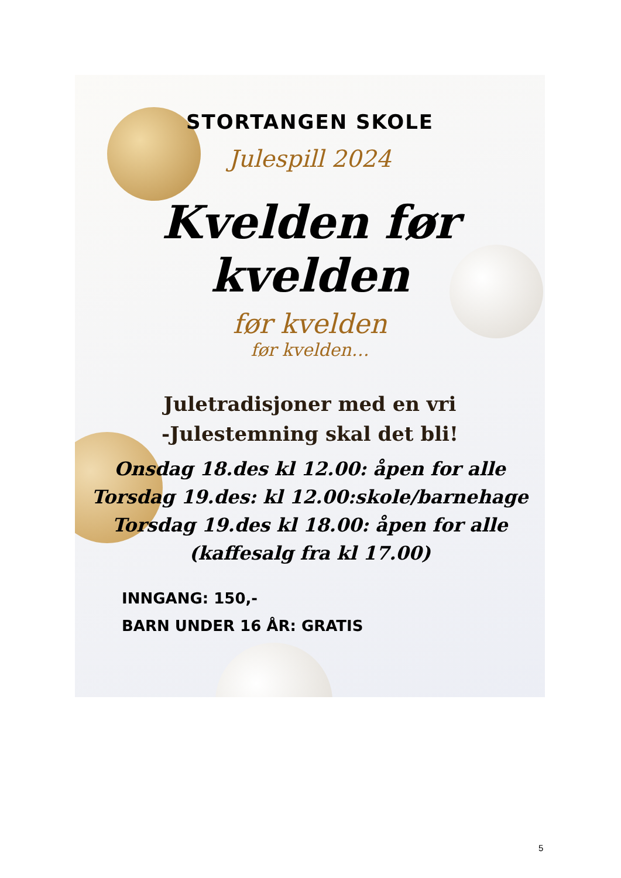STORTANGEN SKOLE
Julespill 2024
Kvelden før kvelden
før kvelden
før kvelden…
Juletradisjoner med en vri
-Julestemning skal det bli!
Onsdag 18.des kl 12.00: åpen for alle
Torsdag 19.des: kl 12.00:skole/barnehage
Torsdag 19.des kl 18.00: åpen for alle
(kaffesalg fra kl 17.00)
INNGANG: 150,-
BARN UNDER 16 ÅR: GRATIS
5